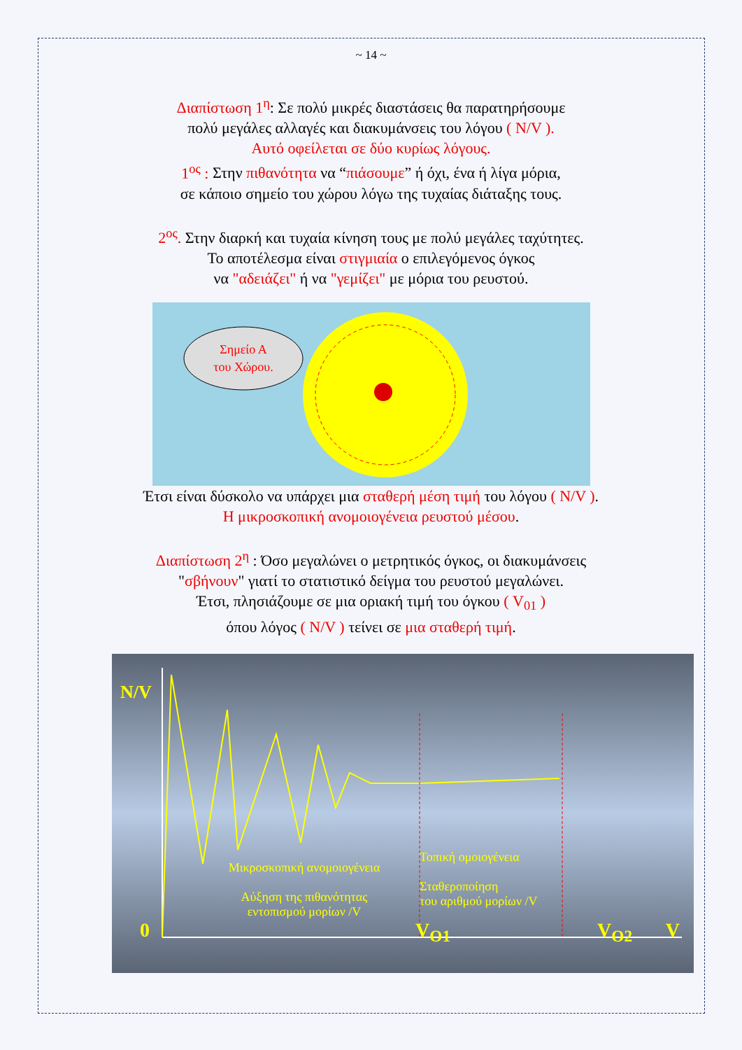~ 14 ~
Διαπίστωση 1<sup>η</sup>: Σε πολύ μικρές διαστάσεις θα παρατηρήσουμε
πολύ μεγάλες αλλαγές και διακυμάνσεις του λόγου ( N/V ).
Αυτό οφείλεται σε δύο κυρίως λόγους.
1<sup>ος</sup> : Στην πιθανότητα να “πιάσουμε” ή όχι, ένα ή λίγα μόρια,
σε κάποιο σημείο του χώρου λόγω της τυχαίας διάταξης τους.
2<sup>ος</sup>. Στην διαρκή και τυχαία κίνηση τους με πολύ μεγάλες ταχύτητες.
Το αποτέλεσμα είναι στιγμιαία ο επιλεγόμενος όγκος
να "αδειάζει" ή να "γεμίζει" με μόρια του ρευστού.
Σημείο Α
του Χώρου.
Έτσι είναι δύσκολο να υπάρχει μια σταθερή μέση τιμή του λόγου ( N/V ).
Η μικροσκοπική ανομοιογένεια ρευστού μέσου.
Διαπίστωση 2<sup>η</sup> : Όσο μεγαλώνει ο μετρητικός όγκος, οι διακυμάνσεις
"σβήνουν" γιατί το στατιστικό δείγμα του ρευστού μεγαλώνει.
Έτσι, πλησιάζουμε σε μια οριακή τιμή του όγκου ( V<sub>01</sub> )
όπου λόγος ( N/V ) τείνει σε μια σταθερή τιμή.
N/V
Μικροσκοπική ανομοιογένεια
Αύξηση της πιθανότητας εντοπισμού μορίων /V
Τοπική ομοιογένεια
Σταθεροποίηση
του αριθμού μορίων /V
0 V<sub>O1</sub> V<sub>O2</sub> V